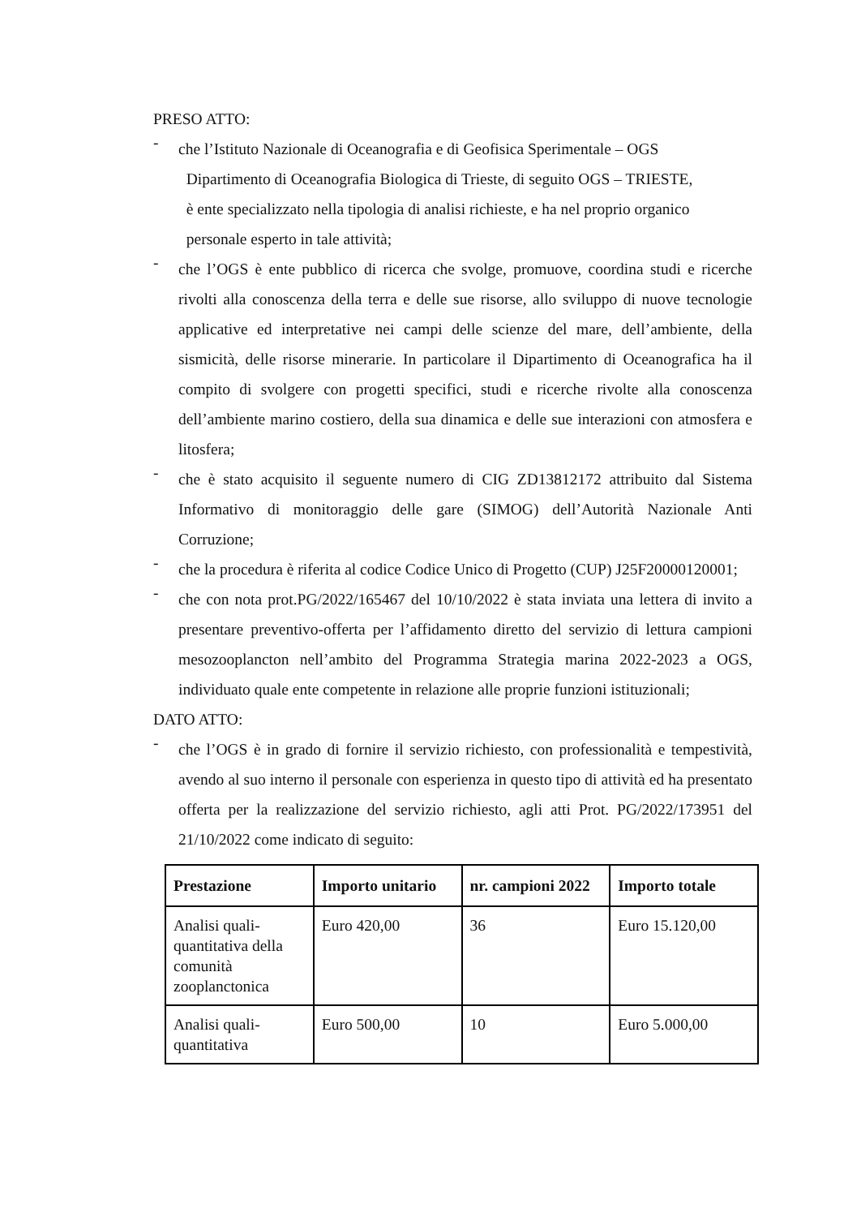PRESO ATTO:
-
che l’Istituto Nazionale di Oceanografia e di Geofisica Sperimentale – OGS
Dipartimento di Oceanografia Biologica di Trieste, di seguito OGS – TRIESTE,
è ente specializzato nella tipologia di analisi richieste, e ha nel proprio organico
personale esperto in tale attività;
-
che l’OGS è ente pubblico di ricerca che svolge, promuove, coordina studi e ricerche rivolti alla conoscenza della terra e delle sue risorse, allo sviluppo di nuove tecnologie applicative ed interpretative nei campi delle scienze del mare, dell’ambiente, della sismicità, delle risorse minerarie. In particolare il Dipartimento di Oceanografica ha il compito di svolgere con progetti specifici, studi e ricerche rivolte alla conoscenza dell’ambiente marino costiero, della sua dinamica e delle sue interazioni con atmosfera e litosfera;
-
che è stato acquisito il seguente numero di CIG ZD13812172 attribuito dal Sistema Informativo di monitoraggio delle gare (SIMOG) dell’Autorità Nazionale Anti Corruzione;
-
che la procedura è riferita al codice Codice Unico di Progetto (CUP) J25F20000120001;
-
che con nota prot.PG/2022/165467 del 10/10/2022 è stata inviata una lettera di invito a presentare preventivo-offerta per l’affidamento diretto del servizio di lettura campioni mesozooplancton nell’ambito del Programma Strategia marina 2022-2023 a OGS, individuato quale ente competente in relazione alle proprie funzioni istituzionali;
DATO ATTO:
-
che l’OGS è in grado di fornire il servizio richiesto, con professionalità e tempestività, avendo al suo interno il personale con esperienza in questo tipo di attività ed ha presentato offerta per la realizzazione del servizio richiesto, agli atti Prot. PG/2022/173951 del 21/10/2022 come indicato di seguito:
| Prestazione | Importo unitario | nr. campioni 2022 | Importo totale |
| --- | --- | --- | --- |
| Analisi quali-quantitativa della comunità zooplanctonica | Euro 420,00 | 36 | Euro 15.120,00 |
| Analisi quali-quantitativa | Euro 500,00 | 10 | Euro 5.000,00 |